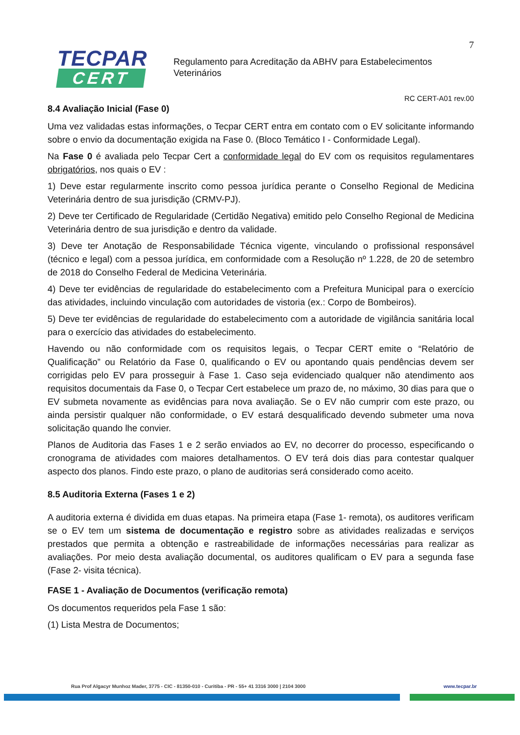TECPAR
CERT
7
Regulamento para Acreditação da ABHV para Estabelecimentos
Veterinários
RC CERT-A01 rev.00
8.4 Avaliação Inicial (Fase 0)
Uma vez validadas estas informações, o Tecpar CERT entra em contato com o EV solicitante informando sobre o envio da documentação exigida na Fase 0. (Bloco Temático I - Conformidade Legal).
Na Fase 0 é avaliada pelo Tecpar Cert a conformidade legal do EV com os requisitos regulamentares obrigatórios, nos quais o EV :
1) Deve estar regularmente inscrito como pessoa jurídica perante o Conselho Regional de Medicina Veterinária dentro de sua jurisdição (CRMV-PJ).
2) Deve ter Certificado de Regularidade (Certidão Negativa) emitido pelo Conselho Regional de Medicina Veterinária dentro de sua jurisdição e dentro da validade.
3) Deve ter Anotação de Responsabilidade Técnica vigente, vinculando o profissional responsável (técnico e legal) com a pessoa jurídica, em conformidade com a Resolução nº 1.228, de 20 de setembro de 2018 do Conselho Federal de Medicina Veterinária.
4) Deve ter evidências de regularidade do estabelecimento com a Prefeitura Municipal para o exercício das atividades, incluindo vinculação com autoridades de vistoria (ex.: Corpo de Bombeiros).
5) Deve ter evidências de regularidade do estabelecimento com a autoridade de vigilância sanitária local para o exercício das atividades do estabelecimento.
Havendo ou não conformidade com os requisitos legais, o Tecpar CERT emite o “Relatório de Qualificação” ou Relatório da Fase 0, qualificando o EV ou apontando quais pendências devem ser corrigidas pelo EV para prosseguir à Fase 1. Caso seja evidenciado qualquer não atendimento aos requisitos documentais da Fase 0, o Tecpar Cert estabelece um prazo de, no máximo, 30 dias para que o EV submeta novamente as evidências para nova avaliação. Se o EV não cumprir com este prazo, ou ainda persistir qualquer não conformidade, o EV estará desqualificado devendo submeter uma nova solicitação quando lhe convier.
Planos de Auditoria das Fases 1 e 2 serão enviados ao EV, no decorrer do processo, especificando o cronograma de atividades com maiores detalhamentos. O EV terá dois dias para contestar qualquer aspecto dos planos. Findo este prazo, o plano de auditorias será considerado como aceito.
8.5 Auditoria Externa (Fases 1 e 2)
A auditoria externa é dividida em duas etapas. Na primeira etapa (Fase 1- remota), os auditores verificam se o EV tem um sistema de documentação e registro sobre as atividades realizadas e serviços prestados que permita a obtenção e rastreabilidade de informações necessárias para realizar as avaliações. Por meio desta avaliação documental, os auditores qualificam o EV para a segunda fase (Fase 2- visita técnica).
FASE 1 - Avaliação de Documentos (verificação remota)
Os documentos requeridos pela Fase 1 são:
(1) Lista Mestra de Documentos;
Rua Prof Algacyr Munhoz Mader, 3775 - CIC - 81350-010 - Curitiba - PR - 55+ 41 3316 3000 | 2104 3000 www.tecpar.br